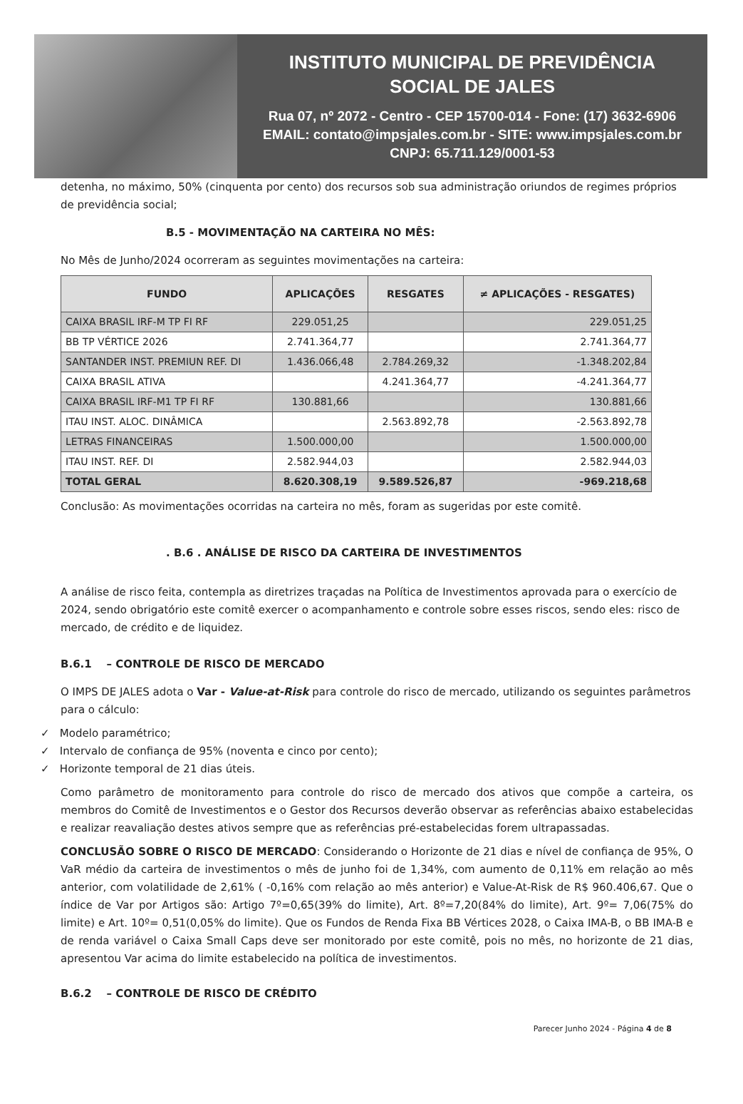INSTITUTO MUNICIPAL DE PREVIDÊNCIA
SOCIAL DE JALES
Rua 07, nº 2072 - Centro - CEP 15700-014 - Fone: (17) 3632-6906
EMAIL: contato@impsjales.com.br - SITE: www.impsjales.com.br
CNPJ: 65.711.129/0001-53
detenha, no máximo, 50% (cinquenta por cento) dos recursos sob sua administração oriundos de regimes próprios de previdência social;
B.5 - MOVIMENTAÇÃO NA CARTEIRA NO MÊS:
No Mês de Junho/2024 ocorreram as seguintes movimentações na carteira:
| FUNDO | APLICAÇÕES | RESGATES | ≠ APLICAÇÕES - RESGATES) |
| --- | --- | --- | --- |
| CAIXA BRASIL IRF-M TP FI RF | 229.051,25 | | 229.051,25 |
| BB TP VÉRTICE 2026 | 2.741.364,77 | | 2.741.364,77 |
| SANTANDER INST. PREMIUN REF. DI | 1.436.066,48 | 2.784.269,32 | -1.348.202,84 |
| CAIXA BRASIL ATIVA | | 4.241.364,77 | -4.241.364,77 |
| CAIXA BRASIL IRF-M1 TP FI RF | 130.881,66 | | 130.881,66 |
| ITAU INST. ALOC. DINÂMICA | | 2.563.892,78 | -2.563.892,78 |
| LETRAS FINANCEIRAS | 1.500.000,00 | | 1.500.000,00 |
| ITAU INST. REF. DI | 2.582.944,03 | | 2.582.944,03 |
| TOTAL GERAL | 8.620.308,19 | 9.589.526,87 | -969.218,68 |
Conclusão: As movimentações ocorridas na carteira no mês, foram as sugeridas por este comitê.
. B.6 . ANÁLISE DE RISCO DA CARTEIRA DE INVESTIMENTOS
A análise de risco feita, contempla as diretrizes traçadas na Política de Investimentos aprovada para o exercício de 2024, sendo obrigatório este comitê exercer o acompanhamento e controle sobre esses riscos, sendo eles: risco de mercado, de crédito e de liquidez.
B.6.1 – CONTROLE DE RISCO DE MERCADO
O IMPS DE JALES adota o Var - Value-at-Risk para controle do risco de mercado, utilizando os seguintes parâmetros para o cálculo:
✓ Modelo paramétrico;
✓ Intervalo de confiança de 95% (noventa e cinco por cento);
✓ Horizonte temporal de 21 dias úteis.
Como parâmetro de monitoramento para controle do risco de mercado dos ativos que compõe a carteira, os membros do Comitê de Investimentos e o Gestor dos Recursos deverão observar as referências abaixo estabelecidas e realizar reavaliação destes ativos sempre que as referências pré-estabelecidas forem ultrapassadas.
CONCLUSÃO SOBRE O RISCO DE MERCADO: Considerando o Horizonte de 21 dias e nível de confiança de 95%, O VaR médio da carteira de investimentos o mês de junho foi de 1,34%, com aumento de 0,11% em relação ao mês anterior, com volatilidade de 2,61% ( -0,16% com relação ao mês anterior) e Value-At-Risk de R$ 960.406,67. Que o índice de Var por Artigos são: Artigo 7º=0,65(39% do limite), Art. 8º=7,20(84% do limite), Art. 9º= 7,06(75% do limite) e Art. 10º= 0,51(0,05% do limite). Que os Fundos de Renda Fixa BB Vértices 2028, o Caixa IMA-B, o BB IMA-B e de renda variável o Caixa Small Caps deve ser monitorado por este comitê, pois no mês, no horizonte de 21 dias, apresentou Var acima do limite estabelecido na política de investimentos.
B.6.2 – CONTROLE DE RISCO DE CRÉDITO
Parecer Junho 2024 - Página 4 de 8